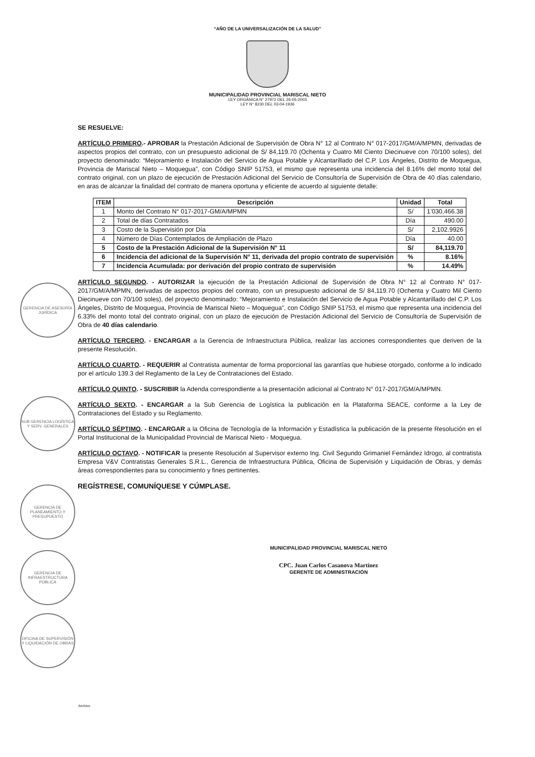“AÑO DE LA UNIVERSALIZACIÓN DE LA SALUD”
MUNICIPALIDAD PROVINCIAL MARISCAL NIETO
LEY ORGÁNICA N° 27972 DEL 26-05-2003
LEY N° 8230 DEL 03-04-1936
SE RESUELVE:
ARTÍCULO PRIMERO.- APROBAR la Prestación Adicional de Supervisión de Obra N° 12 al Contrato N° 017-2017/GM/A/MPMN, derivadas de aspectos propios del contrato, con un presupuesto adicional de S/ 84,119.70 (Ochenta y Cuatro Mil Ciento Diecinueve con 70/100 soles), del proyecto denominado: “Mejoramiento e Instalación del Servicio de Agua Potable y Alcantarillado del C.P. Los Ángeles, Distrito de Moquegua, Provincia de Mariscal Nieto – Moquegua”, con Código SNIP 51753, el mismo que representa una incidencia del 8.16% del monto total del contrato original, con un plazo de ejecución de Prestación Adicional del Servicio de Consultoría de Supervisión de Obra de 40 días calendario, en aras de alcanzar la finalidad del contrato de manera oportuna y eficiente de acuerdo al siguiente detalle:
| ITEM | Descripción | Unidad | Total |
| --- | --- | --- | --- |
| 1 | Monto del Contrato N° 017-2017-GM/A/MPMN | S/ | 1’030,466.38 |
| 2 | Total de días Contratados | Día | 490.00 |
| 3 | Costo de la Supervisión por Día | S/ | 2,102.9926 |
| 4 | Número de Días Contemplados de Ampliación de Plazo | Día | 40.00 |
| 5 | Costo de la Prestación Adicional de la Supervisión N° 11 | S/ | 84,119.70 |
| 6 | Incidencia del adicional de la Supervisión N° 11, derivada del propio contrato de supervisión | % | 8.16% |
| 7 | Incidencia Acumulada: por derivación del propio contrato de supervisión | % | 14.49% |
ARTÍCULO SEGUNDO. - AUTORIZAR la ejecución de la Prestación Adicional de Supervisión de Obra N° 12 al Contrato N° 017-2017/GM/A/MPMN, derivadas de aspectos propios del contrato, con un presupuesto adicional de S/ 84,119.70 (Ochenta y Cuatro Mil Ciento Diecinueve con 70/100 soles), del proyecto denominado: “Mejoramiento e Instalación del Servicio de Agua Potable y Alcantarillado del C.P. Los Ángeles, Distrito de Moquegua, Provincia de Mariscal Nieto – Moquegua”, con Código SNIP 51753, el mismo que representa una incidencia del 6.33% del monto total del contrato original, con un plazo de ejecución de Prestación Adicional del Servicio de Consultoría de Supervisión de Obra de 40 días calendario.
ARTÍCULO TERCERO. - ENCARGAR a la Gerencia de Infraestructura Pública, realizar las acciones correspondientes que deriven de la presente Resolución.
ARTÍCULO CUARTO. - REQUERIR al Contratista aumentar de forma proporcional las garantías que hubiese otorgado, conforme a lo indicado por el artículo 139.3 del Reglamento de la Ley de Contrataciones del Estado.
ARTÍCULO QUINTO. - SUSCRIBIR la Adenda correspondiente a la presentación adicional al Contrato N° 017-2017/GM/A/MPMN.
ARTÍCULO SEXTO. - ENCARGAR a la Sub Gerencia de Logística la publicación en la Plataforma SEACE, conforme a la Ley de Contrataciones del Estado y su Reglamento.
ARTÍCULO SÉPTIMO. - ENCARGAR a la Oficina de Tecnología de la Información y Estadística la publicación de la presente Resolución en el Portal Institucional de la Municipalidad Provincial de Mariscal Nieto - Moquegua.
ARTÍCULO OCTAVO. - NOTIFICAR la presente Resolución al Supervisor externo Ing. Civil Segundo Grimaniel Fernández Idrogo, al contratista Empresa V&V Contratistas Generales S.R.L., Gerencia de Infraestructura Pública, Oficina de Supervisión y Liquidación de Obras, y demás áreas correspondientes para su conocimiento y fines pertinentes.
REGÍSTRESE, COMUNÍQUESE Y CÚMPLASE.
GERENCIA DE ASESORÍA JURÍDICA
SUB GERENCIA LOGÍSTICA Y SERV. GENERALES
GERENCIA DE PLANEAMIENTO Y PRESUPUESTO
GERENCIA DE INFRAESTRUCTURA PÚBLICA
OFICINA DE SUPERVISIÓN Y LIQUIDACIÓN DE OBRAS
MUNICIPALIDAD PROVINCIAL MARISCAL NIETO
CPC. Juan Carlos Casanova Martínez
GERENTE DE ADMINISTRACIÓN
Archivo.